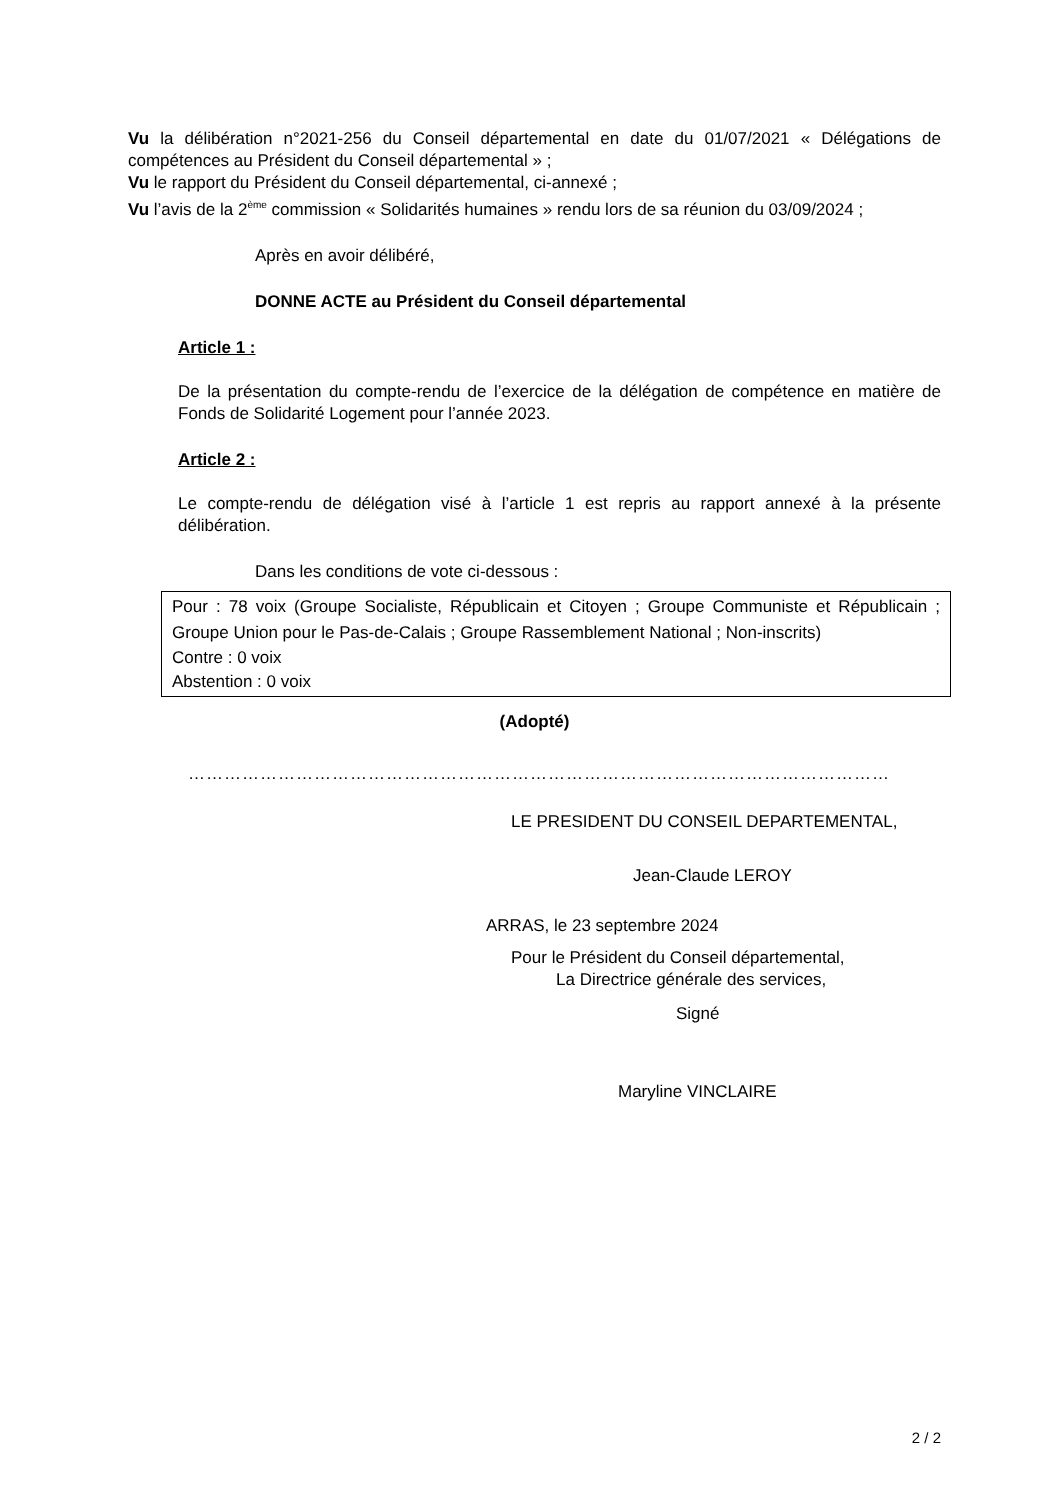Vu la délibération n°2021-256 du Conseil départemental en date du 01/07/2021 « Délégations de compétences au Président du Conseil départemental » ;
Vu le rapport du Président du Conseil départemental, ci-annexé ;
Vu l’avis de la 2<sup>ème</sup> commission « Solidarités humaines » rendu lors de sa réunion du 03/09/2024 ;
Après en avoir délibéré,
DONNE ACTE au Président du Conseil départemental
Article 1 :
De la présentation du compte-rendu de l’exercice de la délégation de compétence en matière de Fonds de Solidarité Logement pour l’année 2023.
Article 2 :
Le compte-rendu de délégation visé à l’article 1 est repris au rapport annexé à la présente délibération.
Dans les conditions de vote ci-dessous :
Pour : 78 voix (Groupe Socialiste, Républicain et Citoyen ; Groupe Communiste et Républicain ; Groupe Union pour le Pas-de-Calais ; Groupe Rassemblement National ; Non-inscrits)
Contre : 0 voix
Abstention : 0 voix
(Adopté)
………………………………………………………………………………………………………
LE PRESIDENT DU CONSEIL DEPARTEMENTAL,
Jean-Claude LEROY
ARRAS, le 23 septembre 2024
Pour le Président du Conseil départemental,
La Directrice générale des services,
Signé
Maryline VINCLAIRE
2 / 2